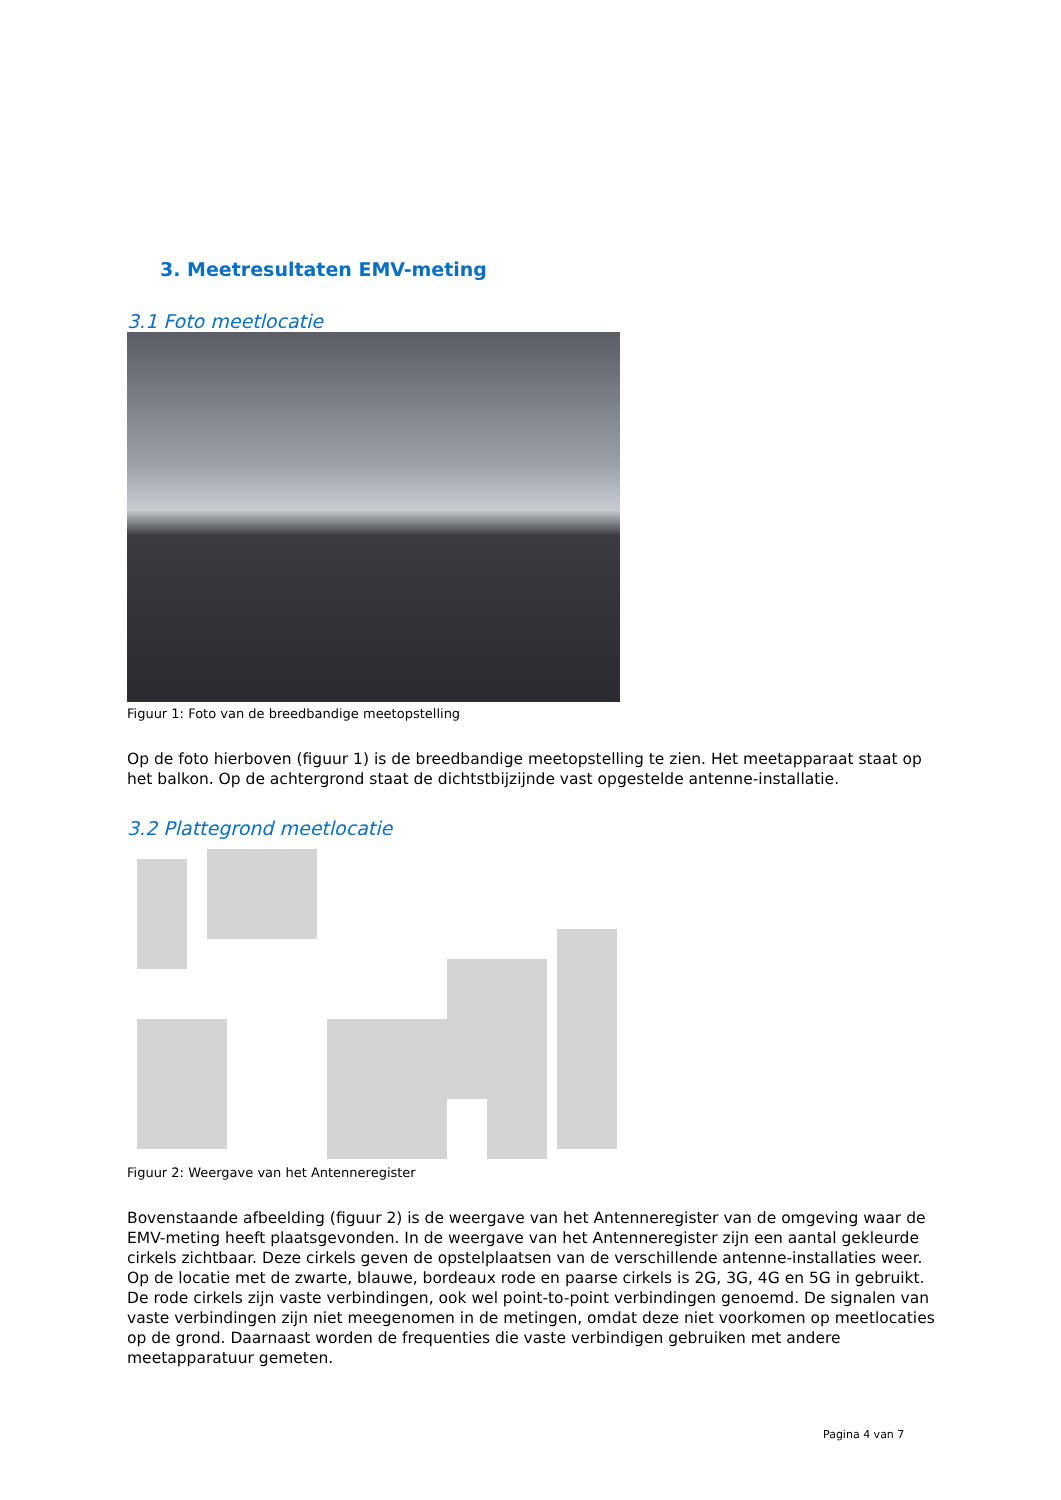3. Meetresultaten EMV-meting
3.1 Foto meetlocatie
Figuur 1: Foto van de breedbandige meetopstelling
Op de foto hierboven (figuur 1) is de breedbandige meetopstelling te zien. Het meetapparaat staat op het balkon. Op de achtergrond staat de dichtstbijzijnde vast opgestelde antenne-installatie.
3.2 Plattegrond meetlocatie
Figuur 2: Weergave van het Antenneregister
Bovenstaande afbeelding (figuur 2) is de weergave van het Antenneregister van de omgeving waar de EMV-meting heeft plaatsgevonden. In de weergave van het Antenneregister zijn een aantal gekleurde cirkels zichtbaar. Deze cirkels geven de opstelplaatsen van de verschillende antenne-installaties weer. Op de locatie met de zwarte, blauwe, bordeaux rode en paarse cirkels is 2G, 3G, 4G en 5G in gebruikt. De rode cirkels zijn vaste verbindingen, ook wel point-to-point verbindingen genoemd. De signalen van vaste verbindingen zijn niet meegenomen in de metingen, omdat deze niet voorkomen op meetlocaties op de grond. Daarnaast worden de frequenties die vaste verbindigen gebruiken met andere meetapparatuur gemeten.
Pagina 4 van 7